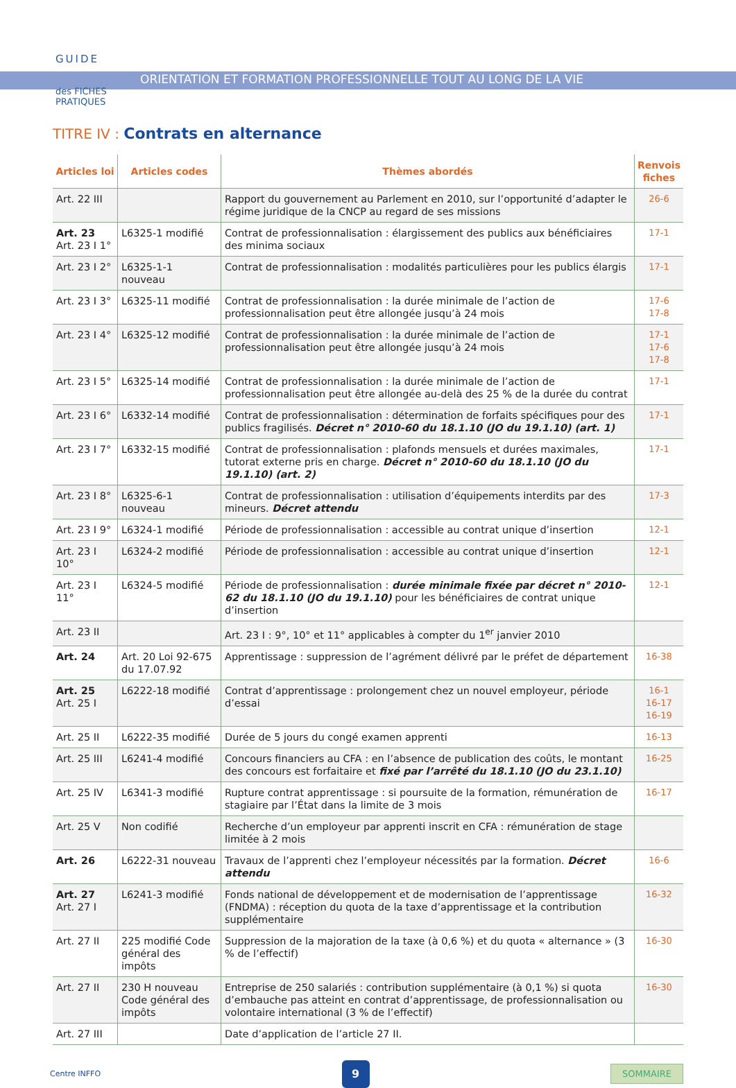GUIDE
des FICHES
PRATIQUES
ORIENTATION ET FORMATION PROFESSIONNELLE TOUT AU LONG DE LA VIE
TITRE IV : Contrats en alternance
| Articles loi | Articles codes | Thèmes abordés | Renvois fiches |
| --- | --- | --- | --- |
| Art. 22 III | | Rapport du gouvernement au Parlement en 2010, sur l’opportunité d’adapter le régime juridique de la CNCP au regard de ses missions | 26-6 |
| Art. 23 Art. 23 I 1° | L6325-1 modifié | Contrat de professionnalisation : élargissement des publics aux bénéficiaires des minima sociaux | 17-1 |
| Art. 23 I 2° | L6325-1-1 nouveau | Contrat de professionnalisation : modalités particulières pour les publics élargis | 17-1 |
| Art. 23 I 3° | L6325-11 modifié | Contrat de professionnalisation : la durée minimale de l’action de professionnalisation peut être allongée jusqu’à 24 mois | 17-6 17-8 |
| Art. 23 I 4° | L6325-12 modifié | Contrat de professionnalisation : la durée minimale de l’action de professionnalisation peut être allongée jusqu’à 24 mois | 17-1 17-6 17-8 |
| Art. 23 I 5° | L6325-14 modifié | Contrat de professionnalisation : la durée minimale de l’action de professionnalisation peut être allongée au-delà des 25 % de la durée du contrat | 17-1 |
| Art. 23 I 6° | L6332-14 modifié | Contrat de professionnalisation : détermination de forfaits spécifiques pour des publics fragilisés. Décret n° 2010-60 du 18.1.10 (JO du 19.1.10) (art. 1) | 17-1 |
| Art. 23 I 7° | L6332-15 modifié | Contrat de professionnalisation : plafonds mensuels et durées maximales, tutorat externe pris en charge. Décret n° 2010-60 du 18.1.10 (JO du 19.1.10) (art. 2) | 17-1 |
| Art. 23 I 8° | L6325-6-1 nouveau | Contrat de professionnalisation : utilisation d’équipements interdits par des mineurs. Décret attendu | 17-3 |
| Art. 23 I 9° | L6324-1 modifié | Période de professionnalisation : accessible au contrat unique d’insertion | 12-1 |
| Art. 23 I 10° | L6324-2 modifié | Période de professionnalisation : accessible au contrat unique d’insertion | 12-1 |
| Art. 23 I 11° | L6324-5 modifié | Période de professionnalisation : durée minimale fixée par décret n° 2010-62 du 18.1.10 (JO du 19.1.10) pour les bénéficiaires de contrat unique d’insertion | 12-1 |
| Art. 23 II | | Art. 23 I : 9°, 10° et 11° applicables à compter du 1<sup>er</sup> janvier 2010 | |
| Art. 24 | Art. 20 Loi 92-675 du 17.07.92 | Apprentissage : suppression de l’agrément délivré par le préfet de département | 16-38 |
| Art. 25 Art. 25 I | L6222-18 modifié | Contrat d’apprentissage : prolongement chez un nouvel employeur, période d’essai | 16-1 16-17 16-19 |
| Art. 25 II | L6222-35 modifié | Durée de 5 jours du congé examen apprenti | 16-13 |
| Art. 25 III | L6241-4 modifié | Concours financiers au CFA : en l’absence de publication des coûts, le montant des concours est forfaitaire et fixé par l’arrêté du 18.1.10 (JO du 23.1.10) | 16-25 |
| Art. 25 IV | L6341-3 modifié | Rupture contrat apprentissage : si poursuite de la formation, rémunération de stagiaire par l’État dans la limite de 3 mois | 16-17 |
| Art. 25 V | Non codifié | Recherche d’un employeur par apprenti inscrit en CFA : rémunération de stage limitée à 2 mois | |
| Art. 26 | L6222-31 nouveau | Travaux de l’apprenti chez l’employeur nécessités par la formation. Décret attendu | 16-6 |
| Art. 27 Art. 27 I | L6241-3 modifié | Fonds national de développement et de modernisation de l’apprentissage (FNDMA) : réception du quota de la taxe d’apprentissage et la contribution supplémentaire | 16-32 |
| Art. 27 II | 225 modifié Code général des impôts | Suppression de la majoration de la taxe (à 0,6 %) et du quota « alternance » (3 % de l’effectif) | 16-30 |
| Art. 27 II | 230 H nouveau Code général des impôts | Entreprise de 250 salariés : contribution supplémentaire (à 0,1 %) si quota d’embauche pas atteint en contrat d’apprentissage, de professionnalisation ou volontaire international (3 % de l’effectif) | 16-30 |
| Art. 27 III | | Date d’application de l’article 27 II. | |
Centre INFFO
9
SOMMAIRE